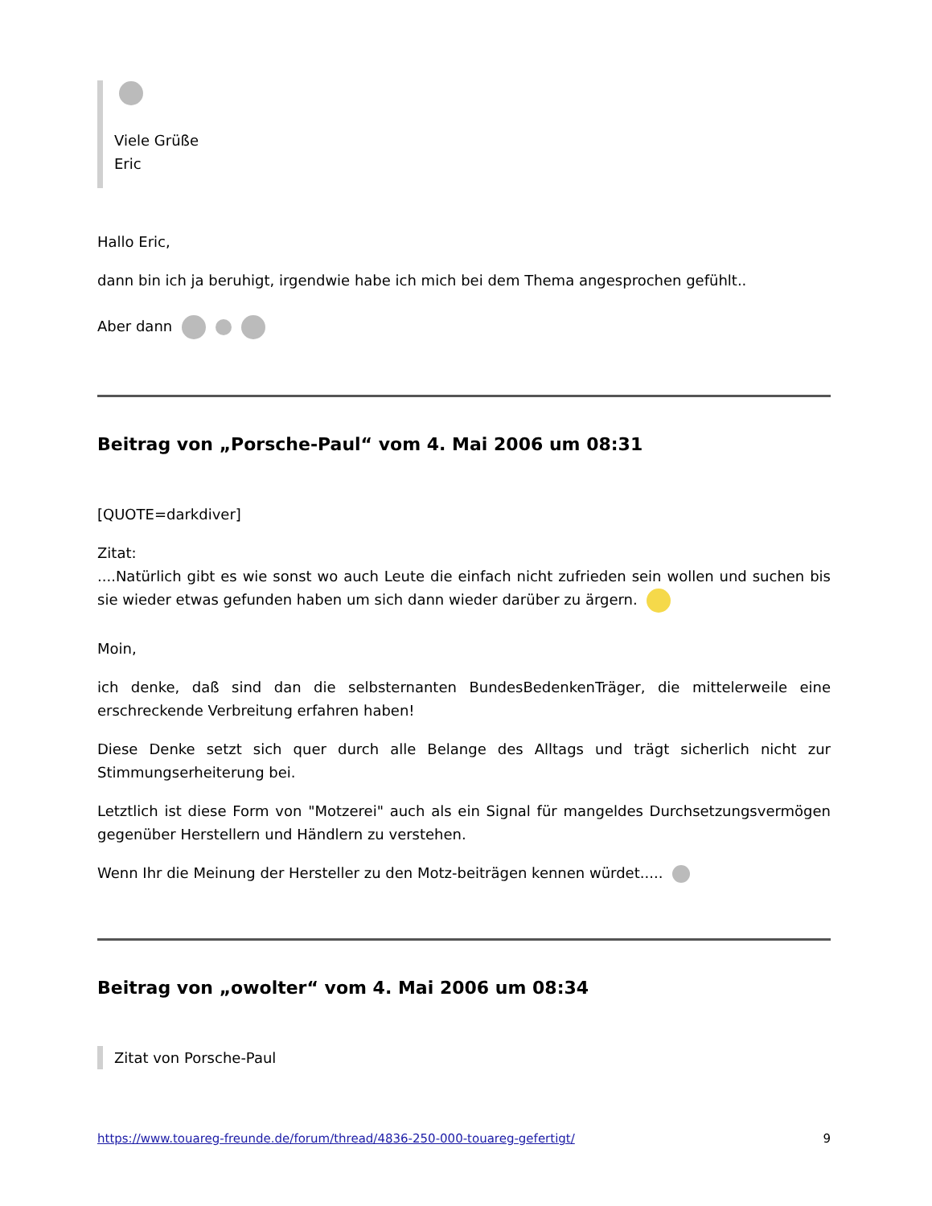Viele Grüße
Eric
Hallo Eric,
dann bin ich ja beruhigt, irgendwie habe ich mich bei dem Thema angesprochen gefühlt..
Aber dann
Beitrag von „Porsche-Paul“ vom 4. Mai 2006 um 08:31
[QUOTE=darkdiver]
Zitat:
....Natürlich gibt es wie sonst wo auch Leute die einfach nicht zufrieden sein wollen und suchen bis sie wieder etwas gefunden haben um sich dann wieder darüber zu ärgern.
Moin,
ich denke, daß sind dan die selbsternanten BundesBedenkenTräger, die mittelerweile eine erschreckende Verbreitung erfahren haben!
Diese Denke setzt sich quer durch alle Belange des Alltags und trägt sicherlich nicht zur Stimmungserheiterung bei.
Letztlich ist diese Form von "Motzerei" auch als ein Signal für mangeldes Durchsetzungsvermögen gegenüber Herstellern und Händlern zu verstehen.
Wenn Ihr die Meinung der Hersteller zu den Motz-beiträgen kennen würdet.....
Beitrag von „owolter“ vom 4. Mai 2006 um 08:34
Zitat von Porsche-Paul
https://www.touareg-freunde.de/forum/thread/4836-250-000-touareg-gefertigt/ 9